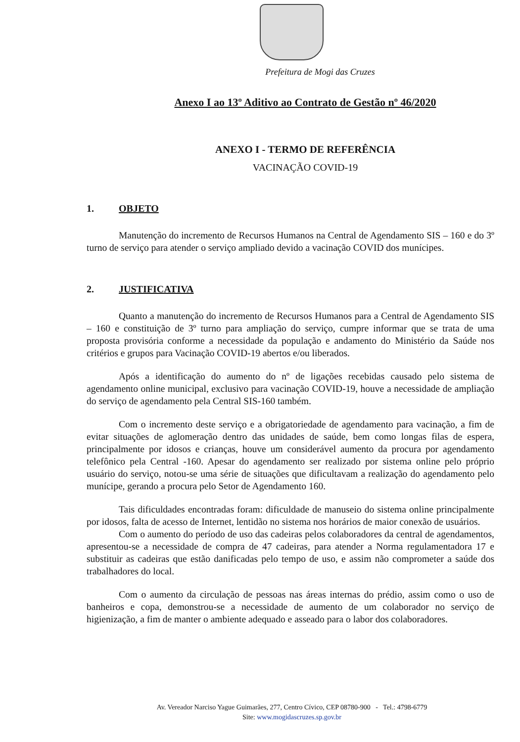Prefeitura de Mogi das Cruzes
Anexo I ao 13º Aditivo ao Contrato de Gestão nº 46/2020
ANEXO I - TERMO DE REFERÊNCIA
VACINAÇÃO COVID-19
1. OBJETO
Manutenção do incremento de Recursos Humanos na Central de Agendamento SIS – 160 e do 3º turno de serviço para atender o serviço ampliado devido a vacinação COVID dos munícipes.
2. JUSTIFICATIVA
Quanto a manutenção do incremento de Recursos Humanos para a Central de Agendamento SIS – 160 e constituição de 3º turno para ampliação do serviço, cumpre informar que se trata de uma proposta provisória conforme a necessidade da população e andamento do Ministério da Saúde nos critérios e grupos para Vacinação COVID-19 abertos e/ou liberados.
Após a identificação do aumento do nº de ligações recebidas causado pelo sistema de agendamento online municipal, exclusivo para vacinação COVID-19, houve a necessidade de ampliação do serviço de agendamento pela Central SIS-160 também.
Com o incremento deste serviço e a obrigatoriedade de agendamento para vacinação, a fim de evitar situações de aglomeração dentro das unidades de saúde, bem como longas filas de espera, principalmente por idosos e crianças, houve um considerável aumento da procura por agendamento telefônico pela Central -160. Apesar do agendamento ser realizado por sistema online pelo próprio usuário do serviço, notou-se uma série de situações que dificultavam a realização do agendamento pelo munícipe, gerando a procura pelo Setor de Agendamento 160.
Tais dificuldades encontradas foram: dificuldade de manuseio do sistema online principalmente por idosos, falta de acesso de Internet, lentidão no sistema nos horários de maior conexão de usuários.
Com o aumento do período de uso das cadeiras pelos colaboradores da central de agendamentos, apresentou-se a necessidade de compra de 47 cadeiras, para atender a Norma regulamentadora 17 e substituir as cadeiras que estão danificadas pelo tempo de uso, e assim não comprometer a saúde dos trabalhadores do local.
Com o aumento da circulação de pessoas nas áreas internas do prédio, assim como o uso de banheiros e copa, demonstrou-se a necessidade de aumento de um colaborador no serviço de higienização, a fim de manter o ambiente adequado e asseado para o labor dos colaboradores.
Av. Vereador Narciso Yague Guimarães, 277, Centro Cívico, CEP 08780-900 - Tel.: 4798-6779
Site: www.mogidascruzes.sp.gov.br